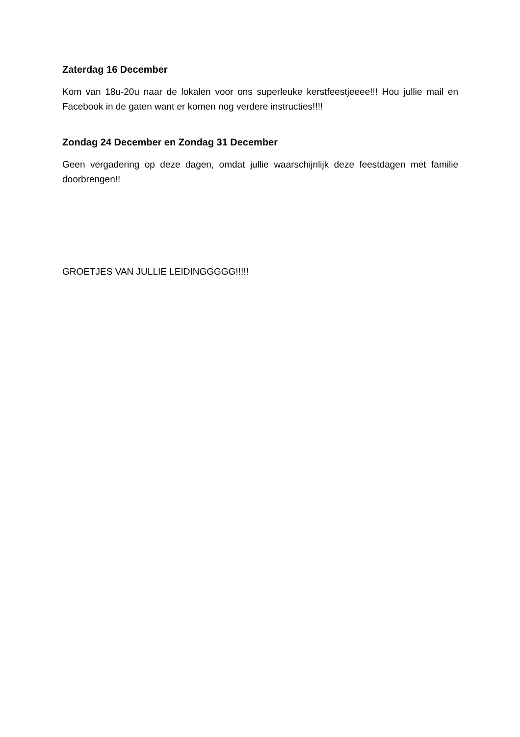Zaterdag 16 December
Kom van 18u-20u naar de lokalen voor ons superleuke kerstfeestjeeee!!! Hou jullie mail en Facebook in de gaten want er komen nog verdere instructies!!!!
Zondag 24 December en Zondag 31 December
Geen vergadering op deze dagen, omdat jullie waarschijnlijk deze feestdagen met familie doorbrengen!!
GROETJES VAN JULLIE LEIDINGGGGG!!!!!